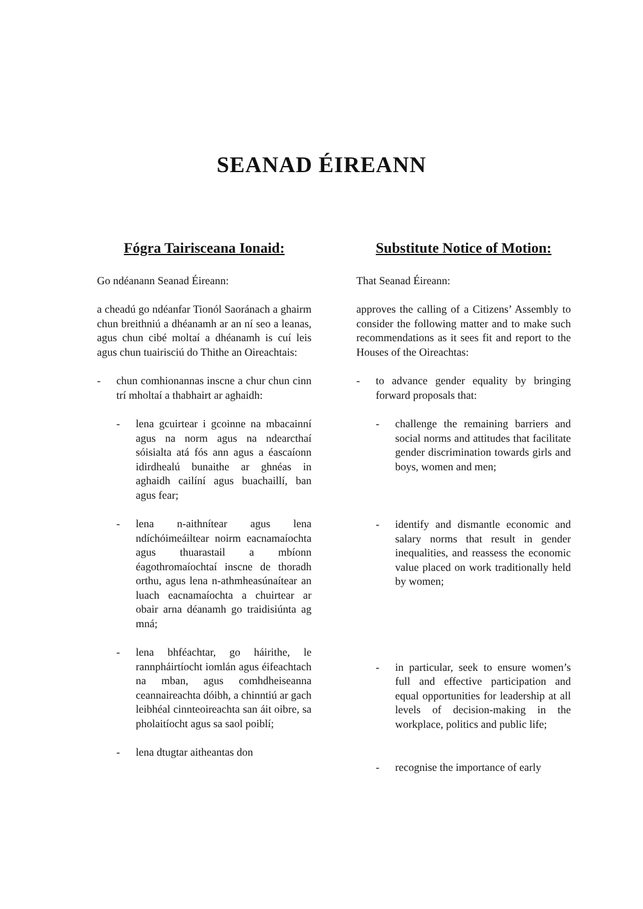SEANAD ÉIREANN
Fógra Tairisceana Ionaid:
Go ndéanann Seanad Éireann:
a cheadú go ndéanfar Tionól Saoránach a ghairm chun breithniú a dhéanamh ar an ní seo a leanas, agus chun cibé moltaí a dhéanamh is cuí leis agus chun tuairisciú do Thithe an Oireachtais:
- chun comhionannas inscne a chur chun cinn trí mholtaí a thabhairt ar aghaidh:
- lena gcuirtear i gcoinne na mbacainní agus na norm agus na ndearcthaí sóisialta atá fós ann agus a éascaíonn idirdhealú bunaithe ar ghnéas in aghaidh cailíní agus buachaillí, ban agus fear;
- lena n-aithnítear agus lena ndíchóimeáiltear noirm eacnamaíochta agus thuarastail a mbíonn éagothromaíochtaí inscne de thoradh orthu, agus lena n-athmheasúnaítear an luach eacnamaíochta a chuirtear ar obair arna déanamh go traidisiúnta ag mná;
- lena bhféachtar, go háirithe, le rannpháirtíocht iomlán agus éifeachtach na mban, agus comhdheiseanna ceannaireachta dóibh, a chinntiú ar gach leibhéal cinnteoireachta san áit oibre, sa pholaitíocht agus sa saol poiblí;
- lena dtugtar aitheantas don
Substitute Notice of Motion:
That Seanad Éireann:
approves the calling of a Citizens’ Assembly to consider the following matter and to make such recommendations as it sees fit and report to the Houses of the Oireachtas:
- to advance gender equality by bringing forward proposals that:
- challenge the remaining barriers and social norms and attitudes that facilitate gender discrimination towards girls and boys, women and men;
- identify and dismantle economic and salary norms that result in gender inequalities, and reassess the economic value placed on work traditionally held by women;
- in particular, seek to ensure women’s full and effective participation and equal opportunities for leadership at all levels of decision-making in the workplace, politics and public life;
- recognise the importance of early